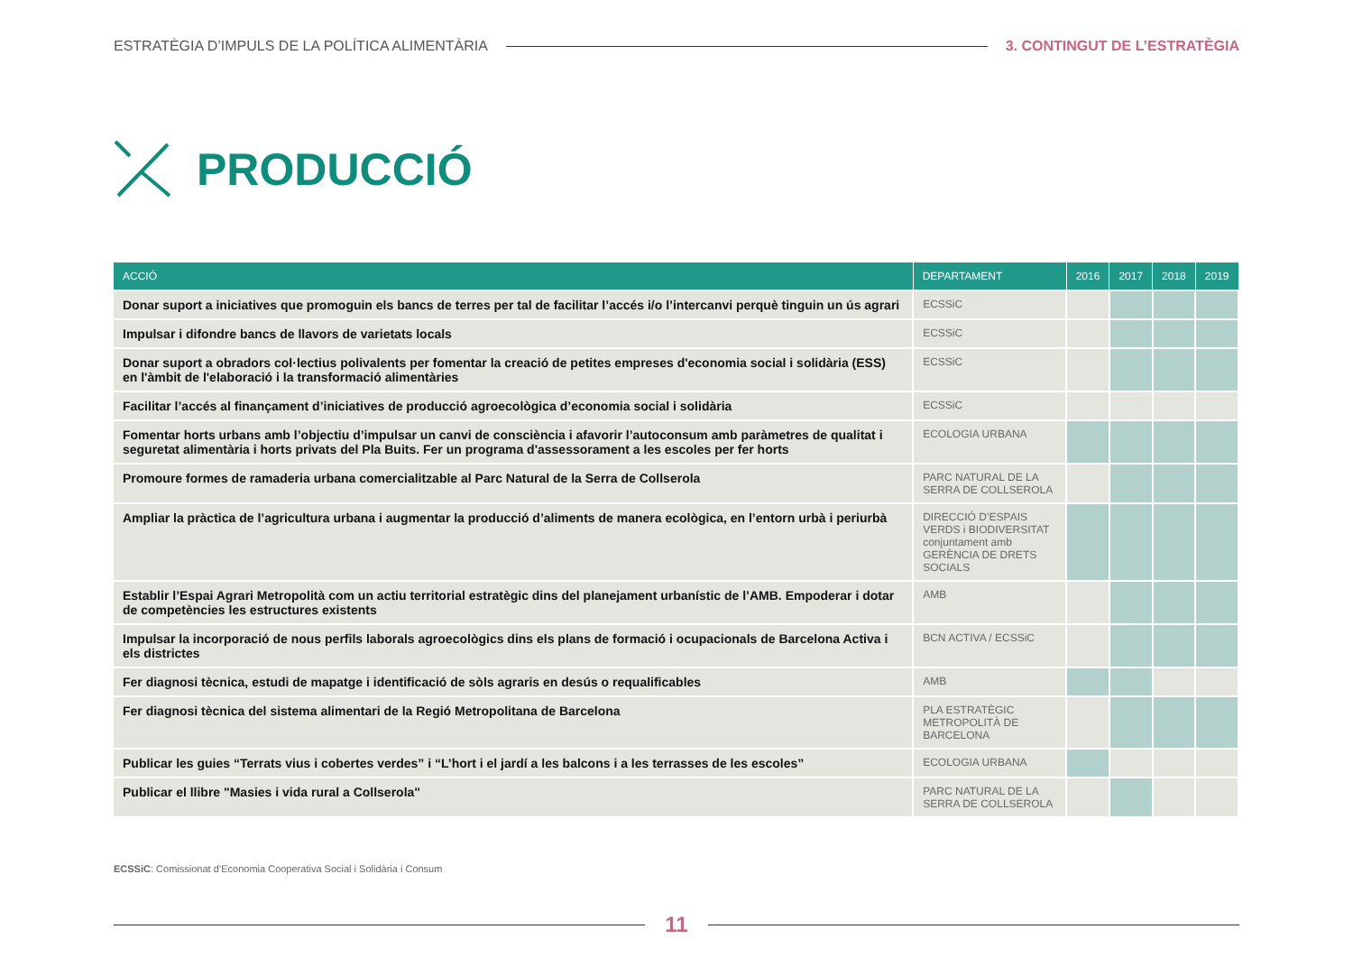ESTRATÈGIA D’IMPULS DE LA POLÍTICA ALIMENTÀRIA 3. CONTINGUT DE L’ESTRATÈGIA
PRODUCCIÓ
| ACCIÓ | DEPARTAMENT | 2016 | 2017 | 2018 | 2019 |
| --- | --- | --- | --- | --- | --- |
| Donar suport a iniciatives que promoguin els bancs de terres per tal de facilitar l’accés i/o l’intercanvi perquè tinguin un ús agrari | ECSSiC | | | | |
| Impulsar i difondre bancs de llavors de varietats locals | ECSSiC | | | | |
| Donar suport a obradors col·lectius polivalents per fomentar la creació de petites empreses d'economia social i solidària (ESS) en l'àmbit de l'elaboració i la transformació alimentàries | ECSSiC | | | | |
| Facilitar l’accés al finançament d’iniciatives de producció agroecològica d’economia social i solidària | ECSSiC | | | | |
| Fomentar horts urbans amb l’objectiu d’impulsar un canvi de consciència i afavorir l’autoconsum amb paràmetres de qualitat i seguretat alimentària i horts privats del Pla Buits. Fer un programa d'assessorament a les escoles per fer horts | ECOLOGIA URBANA | | | | |
| Promoure formes de ramaderia urbana comercialitzable al Parc Natural de la Serra de Collserola | PARC NATURAL DE LA SERRA DE COLLSEROLA | | | | |
| Ampliar la pràctica de l’agricultura urbana i augmentar la producció d’aliments de manera ecològica, en l’entorn urbà i periurbà | DIRECCIÓ D’ESPAIS VERDS i BIODIVERSITAT conjuntament amb GERÈNCIA DE DRETS SOCIALS | | | | |
| Establir l’Espai Agrari Metropolità com un actiu territorial estratègic dins del planejament urbanístic de l’AMB. Empoderar i dotar de competències les estructures existents | AMB | | | | |
| Impulsar la incorporació de nous perfils laborals agroecològics dins els plans de formació i ocupacionals de Barcelona Activa i els districtes | BCN ACTIVA / ECSSiC | | | | |
| Fer diagnosi tècnica, estudi de mapatge i identificació de sòls agraris en desús o requalificables | AMB | | | | |
| Fer diagnosi tècnica del sistema alimentari de la Regió Metropolitana de Barcelona | PLA ESTRATÈGIC METROPOLITÀ DE BARCELONA | | | | |
| Publicar les guies “Terrats vius i cobertes verdes” i “L’hort i el jardí a les balcons i a les terrasses de les escoles” | ECOLOGIA URBANA | | | | |
| Publicar el llibre "Masies i vida rural a Collserola" | PARC NATURAL DE LA SERRA DE COLLSEROLA | | | | |
ECSSiC: Comissionat d’Economia Cooperativa Social i Solidària i Consum
11